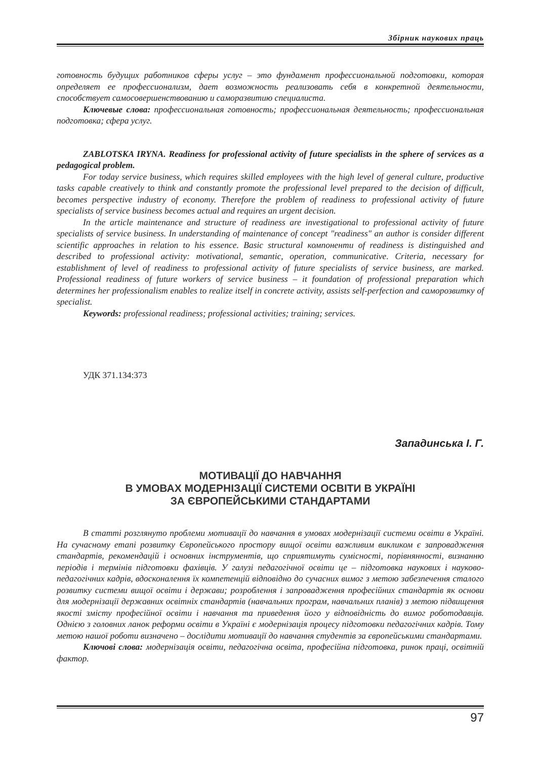Збірник наукових праць
готовность будущих работников сферы услуг – это фундамент профессиональной подготовки, которая определяет ее профессионализм, дает возможность реализовать себя в конкретной деятельности, способствует самосовершенствованию и саморазвитию специалиста.
Ключевые слова: профессиональная готовность; профессиональная деятельность; профессиональная подготовка; сфера услуг.
ZABLOTSKA IRYNA. Readiness for professional activity of future specialists in the sphere of services as a pedagogical problem.
For today service business, which requires skilled employees with the high level of general culture, productive tasks capable creatively to think and constantly promote the professional level prepared to the decision of difficult, becomes perspective industry of economy. Therefore the problem of readiness to professional activity of future specialists of service business becomes actual and requires an urgent decision.
In the article maintenance and structure of readiness are investigational to professional activity of future specialists of service business. In understanding of maintenance of concept "readiness" an author is consider different scientific approaches in relation to his essence. Basic structural компоненти of readiness is distinguished and described to professional activity: motivational, semantic, operation, communicative. Criteria, necessary for establishment of level of readiness to professional activity of future specialists of service business, are marked. Professional readiness of future workers of service business – it foundation of professional preparation which determines her professionalism enables to realize itself in concrete activity, assists self-perfection and саморозвитку of specialist.
Keywords: professional readiness; professional activities; training; services.
УДК 371.134:373
Западинська І. Г.
МОТИВАЦІЇ ДО НАВЧАННЯ
В УМОВАХ МОДЕРНІЗАЦІЇ СИСТЕМИ ОСВІТИ В УКРАЇНІ
ЗА ЄВРОПЕЙСЬКИМИ СТАНДАРТАМИ
В статті розглянуто проблеми мотивації до навчання в умовах модернізації системи освіти в Україні. На сучасному етапі розвитку Європейського простору вищої освіти важливим викликом є запровадження стандартів, рекомендацій і основних інструментів, що сприятимуть сумісності, порівнянності, визнанню періодів і термінів підготовки фахівців. У галузі педагогічної освіти це – підготовка наукових і науково-педагогічних кадрів, вдосконалення їх компетенцій відповідно до сучасних вимог з метою забезпечення сталого розвитку системи вищої освіти і держави; розроблення і запровадження професійних стандартів як основи для модернізації державних освітніх стандартів (навчальних програм, навчальних планів) з метою підвищення якості змісту професійної освіти і навчання та приведення його у відповідність до вимог роботодавців. Однією з головних ланок реформи освіти в Україні є модернізація процесу підготовки педагогічних кадрів. Тому метою нашої роботи визначено – дослідити мотивації до навчання студентів за європейськими стандартами.
Ключові слова: модернізація освіти, педагогічна освіта, професійна підготовка, ринок праці, освітній фактор.
97